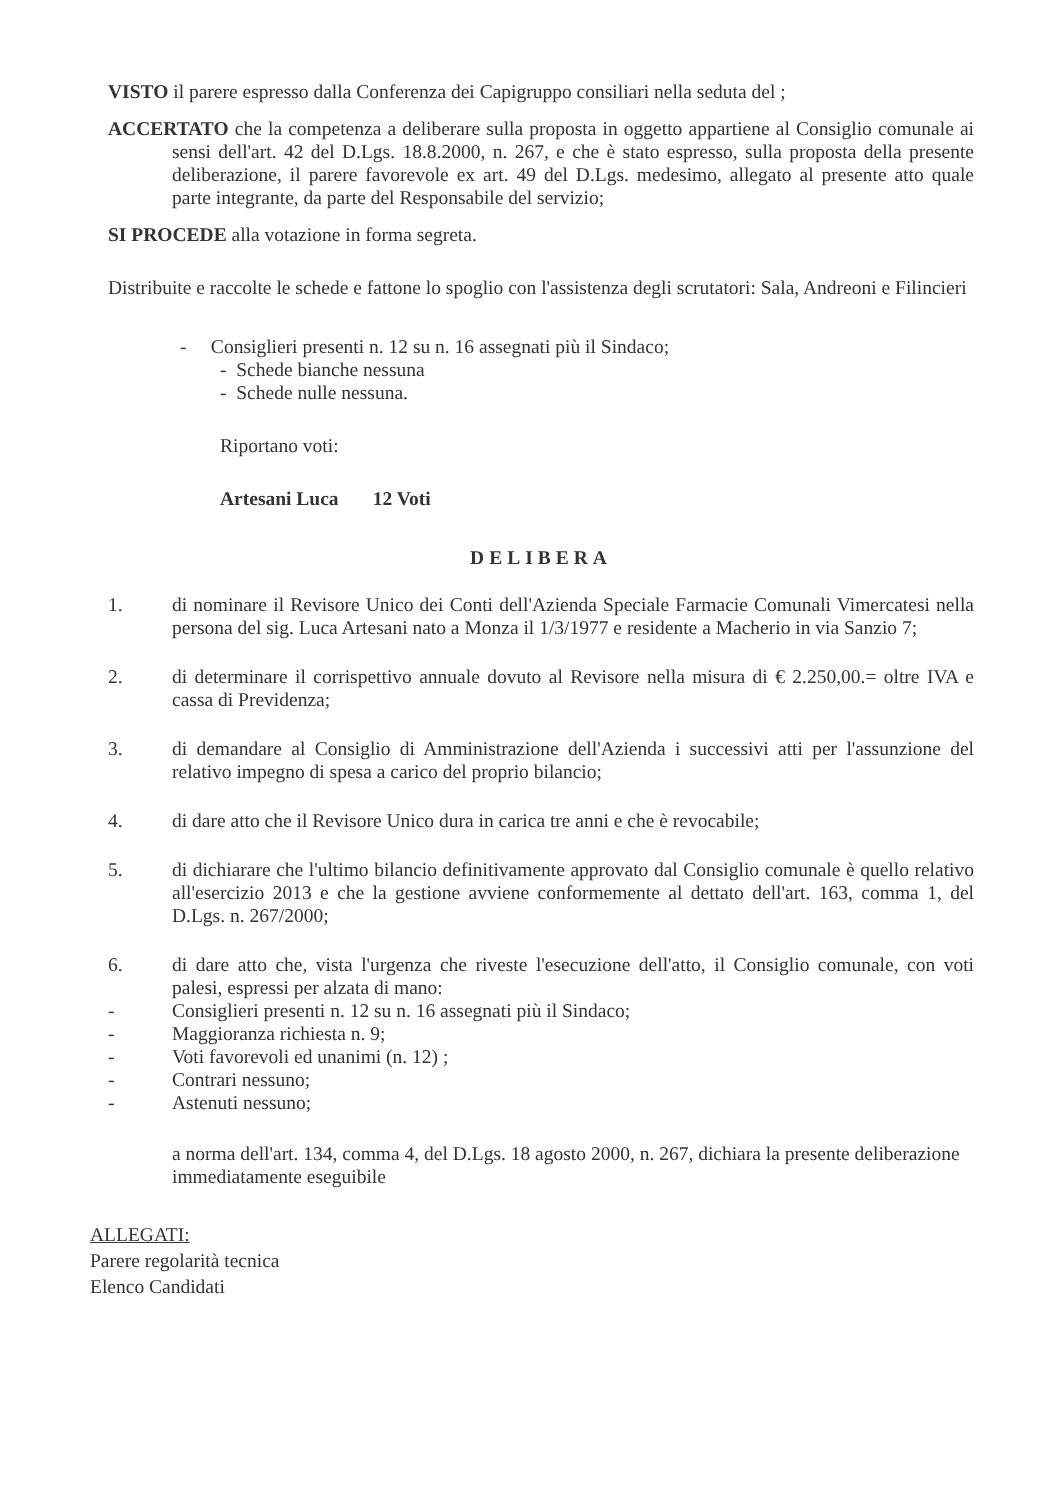VISTO il parere espresso dalla Conferenza dei Capigruppo consiliari nella seduta del ;
ACCERTATO che la competenza a deliberare sulla proposta in oggetto appartiene al Consiglio comunale ai sensi dell'art. 42 del D.Lgs. 18.8.2000, n. 267, e che è stato espresso, sulla proposta della presente deliberazione, il parere favorevole ex art. 49 del D.Lgs. medesimo, allegato al presente atto quale parte integrante, da parte del Responsabile del servizio;
SI PROCEDE alla votazione in forma segreta.
Distribuite e raccolte le schede e fattone lo spoglio con l'assistenza degli scrutatori: Sala, Andreoni e Filincieri
- Consiglieri presenti n. 12 su n. 16 assegnati più il Sindaco;
- Schede bianche nessuna
- Schede nulle nessuna.
Riportano voti:
Artesani Luca 12 Voti
DELIBERA
1. di nominare il Revisore Unico dei Conti dell'Azienda Speciale Farmacie Comunali Vimercatesi nella persona del sig. Luca Artesani nato a Monza il 1/3/1977 e residente a Macherio in via Sanzio 7;
2. di determinare il corrispettivo annuale dovuto al Revisore nella misura di € 2.250,00.= oltre IVA e cassa di Previdenza;
3. di demandare al Consiglio di Amministrazione dell'Azienda i successivi atti per l'assunzione del relativo impegno di spesa a carico del proprio bilancio;
4. di dare atto che il Revisore Unico dura in carica tre anni e che è revocabile;
5. di dichiarare che l'ultimo bilancio definitivamente approvato dal Consiglio comunale è quello relativo all'esercizio 2013 e che la gestione avviene conformemente al dettato dell'art. 163, comma 1, del D.Lgs. n. 267/2000;
6. di dare atto che, vista l'urgenza che riveste l'esecuzione dell'atto, il Consiglio comunale, con voti palesi, espressi per alzata di mano:
- Consiglieri presenti n. 12 su n. 16 assegnati più il Sindaco;
- Maggioranza richiesta n. 9;
- Voti favorevoli ed unanimi (n. 12) ;
- Contrari nessuno;
- Astenuti nessuno;
a norma dell'art. 134, comma 4, del D.Lgs. 18 agosto 2000, n. 267, dichiara la presente deliberazione immediatamente eseguibile
ALLEGATI:
Parere regolarità tecnica
Elenco Candidati